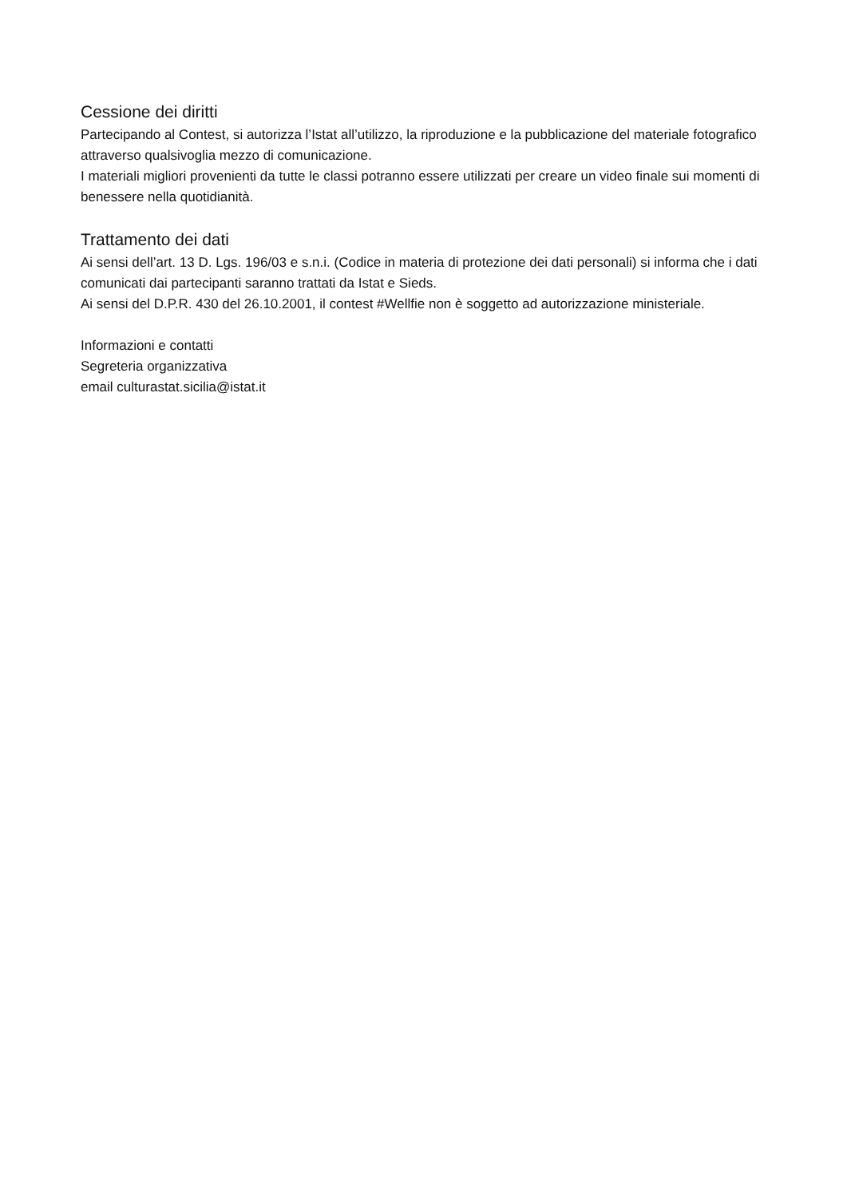Cessione dei diritti
Partecipando al Contest, si autorizza l’Istat all’utilizzo, la riproduzione e la pubblicazione del materiale fotografico attraverso qualsivoglia mezzo di comunicazione.
I materiali migliori provenienti da tutte le classi potranno essere utilizzati per creare un video finale sui momenti di benessere nella quotidianità.
Trattamento dei dati
Ai sensi dell’art. 13 D. Lgs. 196/03 e s.n.i. (Codice in materia di protezione dei dati personali) si informa che i dati comunicati dai partecipanti saranno trattati da Istat e Sieds.
Ai sensi del D.P.R. 430 del 26.10.2001, il contest #Wellfie non è soggetto ad autorizzazione ministeriale.
Informazioni e contatti
Segreteria organizzativa
email culturastat.sicilia@istat.it